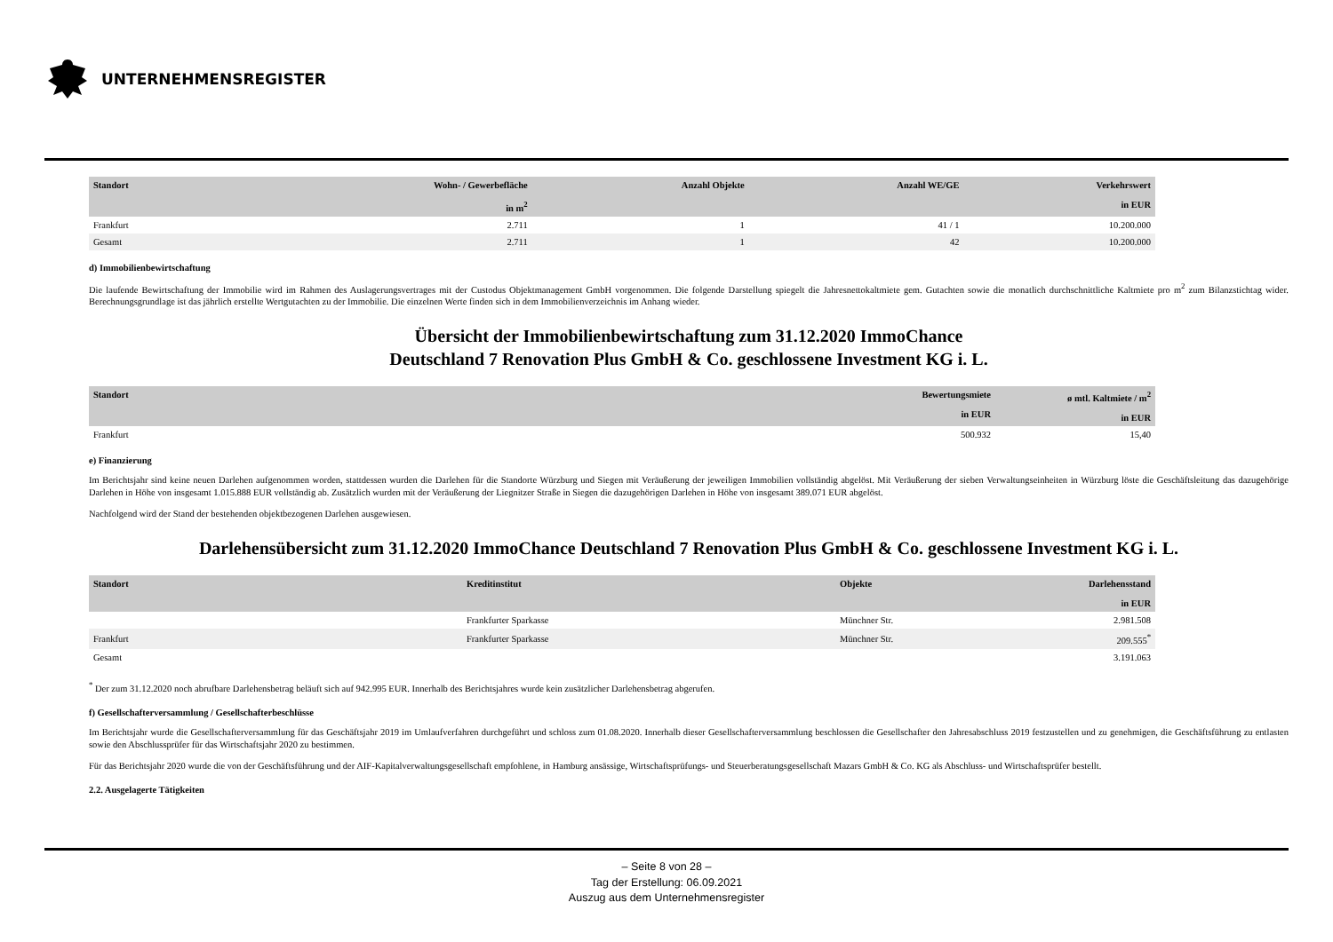UNTERNEHMENSREGISTER
| Standort | Wohn- / Gewerbefläche in m<sup>2</sup> | Anzahl Objekte | Anzahl WE/GE | Verkehrswert in EUR |
| --- | --- | --- | --- | --- |
| Frankfurt | 2.711 | 1 | 41 / 1 | 10.200.000 |
| Gesamt | 2.711 | 1 | 42 | 10.200.000 |
d) Immobilienbewirtschaftung
Die laufende Bewirtschaftung der Immobilie wird im Rahmen des Auslagerungsvertrages mit der Custodus Objektmanagement GmbH vorgenommen. Die folgende Darstellung spiegelt die Jahresnettokaltmiete gem. Gutachten sowie die monatlich durchschnittliche Kaltmiete pro m<sup>2</sup> zum Bilanzstichtag wider. Berechnungsgrundlage ist das jährlich erstellte Wertgutachten zu der Immobilie. Die einzelnen Werte finden sich in dem Immobilienverzeichnis im Anhang wieder.
Übersicht der Immobilienbewirtschaftung zum 31.12.2020 ImmoChance
Deutschland 7 Renovation Plus GmbH & Co. geschlossene Investment KG i. L.
| Standort | Bewertungsmiete in EUR | ø mtl. Kaltmiete / m<sup>2</sup> in EUR |
| --- | --- | --- |
| Frankfurt | 500.932 | 15,40 |
e) Finanzierung
Im Berichtsjahr sind keine neuen Darlehen aufgenommen worden, stattdessen wurden die Darlehen für die Standorte Würzburg und Siegen mit Veräußerung der jeweiligen Immobilien vollständig abgelöst. Mit Veräußerung der sieben Verwaltungseinheiten in Würzburg löste die Geschäftsleitung das dazugehörige Darlehen in Höhe von insgesamt 1.015.888 EUR vollständig ab. Zusätzlich wurden mit der Veräußerung der Liegnitzer Straße in Siegen die dazugehörigen Darlehen in Höhe von insgesamt 389.071 EUR abgelöst.
Nachfolgend wird der Stand der bestehenden objektbezogenen Darlehen ausgewiesen.
Darlehensübersicht zum 31.12.2020 ImmoChance Deutschland 7 Renovation Plus GmbH & Co. geschlossene Investment KG i. L.
| Standort | Kreditinstitut | Objekte | Darlehensstand in EUR |
| --- | --- | --- | --- |
| | Frankfurter Sparkasse | Münchner Str. | 2.981.508 |
| Frankfurt | Frankfurter Sparkasse | Münchner Str. | 209.555<sup>*</sup> |
| Gesamt | | | 3.191.063 |
<sup>*</sup> Der zum 31.12.2020 noch abrufbare Darlehensbetrag beläuft sich auf 942.995 EUR. Innerhalb des Berichtsjahres wurde kein zusätzlicher Darlehensbetrag abgerufen.
f) Gesellschafterversammlung / Gesellschafterbeschlüsse
Im Berichtsjahr wurde die Gesellschafterversammlung für das Geschäftsjahr 2019 im Umlaufverfahren durchgeführt und schloss zum 01.08.2020. Innerhalb dieser Gesellschafterversammlung beschlossen die Gesellschafter den Jahresabschluss 2019 festzustellen und zu genehmigen, die Geschäftsführung zu entlasten sowie den Abschlussprüfer für das Wirtschaftsjahr 2020 zu bestimmen.
Für das Berichtsjahr 2020 wurde die von der Geschäftsführung und der AIF-Kapitalverwaltungsgesellschaft empfohlene, in Hamburg ansässige, Wirtschaftsprüfungs- und Steuerberatungsgesellschaft Mazars GmbH & Co. KG als Abschluss- und Wirtschaftsprüfer bestellt.
2.2. Ausgelagerte Tätigkeiten
– Seite 8 von 28 –
Tag der Erstellung: 06.09.2021
Auszug aus dem Unternehmensregister